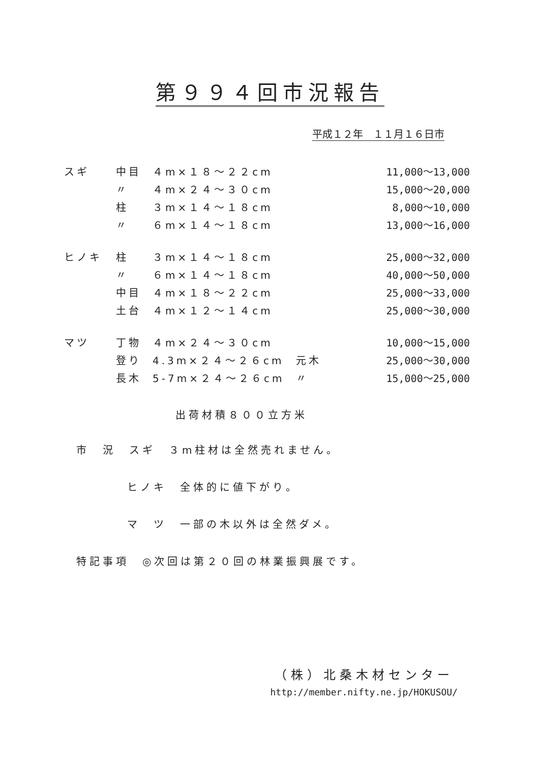第９９４回市況報告
平成１２年　１１月１６日市
| スギ | 中目 | ４m×１８～２２cm | | 11,000～13,000 |
| | 〃 | ４m×２４～３０cm | | 15,000～20,000 |
| | 柱 | ３m×１４～１８cm | | 8,000～10,000 |
| | 〃 | ６m×１４～１８cm | | 13,000～16,000 |
| ヒノキ | 柱 | ３m×１４～１８cm | | 25,000～32,000 |
| | 〃 | ６m×１４～１８cm | | 40,000～50,000 |
| | 中目 | ４m×１８～２２cm | | 25,000～33,000 |
| | 土台 | ４m×１２～１４cm | | 25,000～30,000 |
| マツ | 丁物 | ４m×２４～３０cm | | 10,000～15,000 |
| | 登り | 4.3m×２４～２６cm | 元木 | 25,000～30,000 |
| | 長木 | 5-7m×２４～２６cm | 〃 | 15,000～25,000 |
出荷材積８００立方米
市　況　スギ　３m柱材は全然売れません。
ヒノキ　全体的に値下がり。
マ　ツ　一部の木以外は全然ダメ。
特記事項　◎次回は第２０回の林業振興展です。
（株）北桑木材センター
http://member.nifty.ne.jp/HOKUSOU/